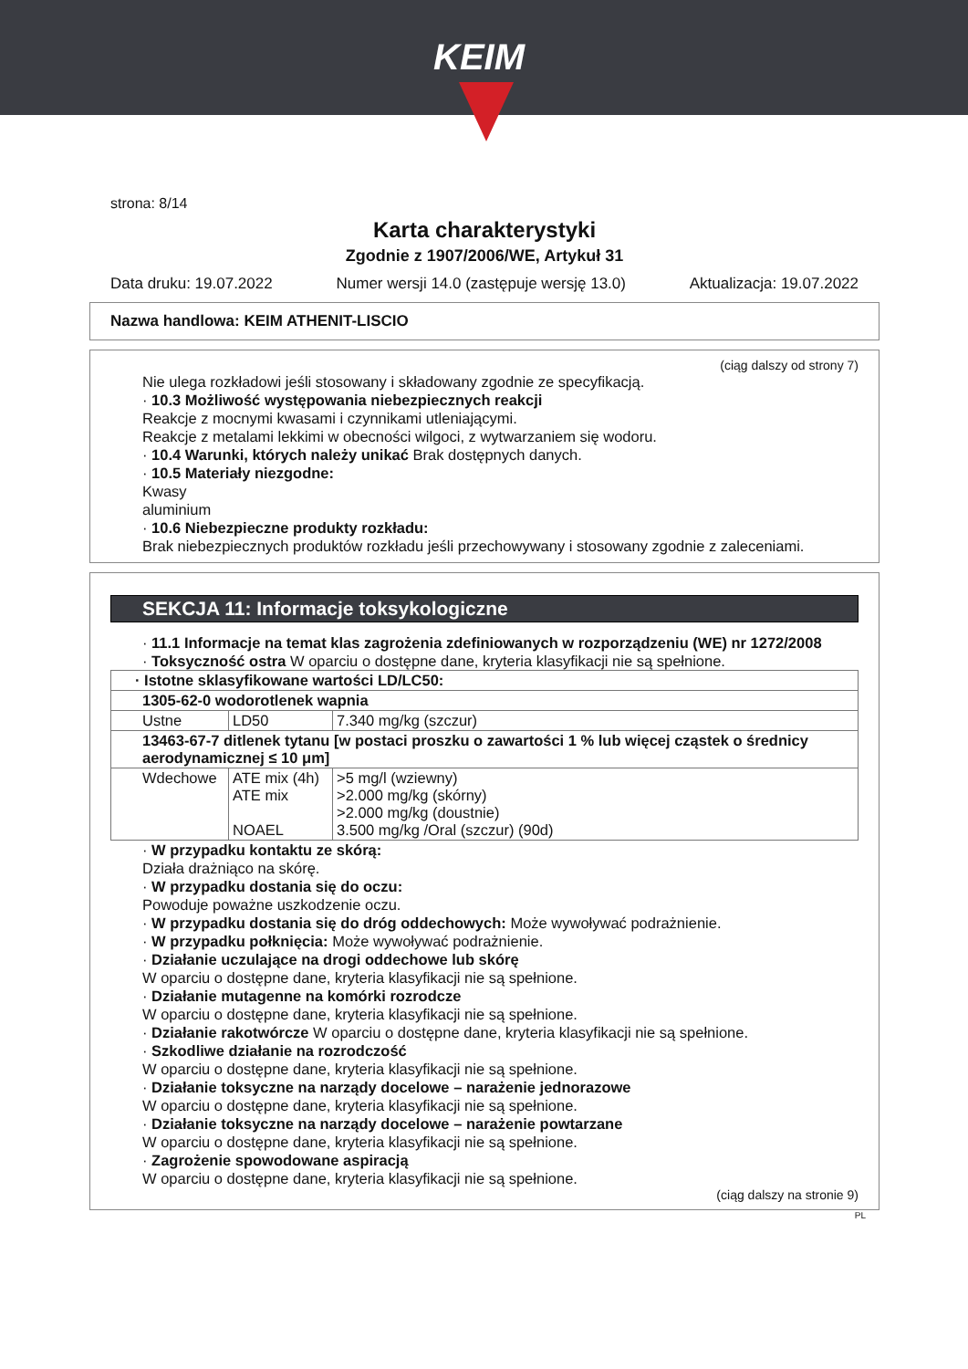KEIM
strona: 8/14
Karta charakterystyki
Zgodnie z 1907/2006/WE, Artykuł 31
Data druku: 19.07.2022 Numer wersji 14.0 (zastępuje wersję 13.0) Aktualizacja: 19.07.2022
Nazwa handlowa: KEIM ATHENIT-LISCIO
(ciąg dalszy od strony 7)
Nie ulega rozkładowi jeśli stosowany i składowany zgodnie ze specyfikacją.
· 10.3 Możliwość występowania niebezpiecznych reakcji
Reakcje z mocnymi kwasami i czynnikami utleniającymi.
Reakcje z metalami lekkimi w obecności wilgoci, z wytwarzaniem się wodoru.
· 10.4 Warunki, których należy unikać Brak dostępnych danych.
· 10.5 Materiały niezgodne:
Kwasy
aluminium
· 10.6 Niebezpieczne produkty rozkładu:
Brak niebezpiecznych produktów rozkładu jeśli przechowywany i stosowany zgodnie z zaleceniami.
SEKCJA 11: Informacje toksykologiczne
· 11.1 Informacje na temat klas zagrożenia zdefiniowanych w rozporządzeniu (WE) nr 1272/2008
· Toksyczność ostra W oparciu o dostępne dane, kryteria klasyfikacji nie są spełnione.
| · Istotne sklasyfikowane wartości LD/LC50: | | |
| 1305-62-0 wodorotlenek wapnia | | |
| Ustne | LD50 | 7.340 mg/kg (szczur) |
| 13463-67-7 ditlenek tytanu [w postaci proszku o zawartości 1 % lub więcej cząstek o średnicy aerodynamicznej ≤ 10 μm] | | |
| Wdechowe | ATE mix (4h) ATE mix NOAEL | >5 mg/l (wziewny) >2.000 mg/kg (skórny) >2.000 mg/kg (doustnie) 3.500 mg/kg /Oral (szczur) (90d) |
· W przypadku kontaktu ze skórą:
Działa drażniąco na skórę.
· W przypadku dostania się do oczu:
Powoduje poważne uszkodzenie oczu.
· W przypadku dostania się do dróg oddechowych: Może wywoływać podrażnienie.
· W przypadku połknięcia: Może wywoływać podrażnienie.
· Działanie uczulające na drogi oddechowe lub skórę
W oparciu o dostępne dane, kryteria klasyfikacji nie są spełnione.
· Działanie mutagenne na komórki rozrodcze
W oparciu o dostępne dane, kryteria klasyfikacji nie są spełnione.
· Działanie rakotwórcze W oparciu o dostępne dane, kryteria klasyfikacji nie są spełnione.
· Szkodliwe działanie na rozrodczość
W oparciu o dostępne dane, kryteria klasyfikacji nie są spełnione.
· Działanie toksyczne na narządy docelowe – narażenie jednorazowe
W oparciu o dostępne dane, kryteria klasyfikacji nie są spełnione.
· Działanie toksyczne na narządy docelowe – narażenie powtarzane
W oparciu o dostępne dane, kryteria klasyfikacji nie są spełnione.
· Zagrożenie spowodowane aspiracją
W oparciu o dostępne dane, kryteria klasyfikacji nie są spełnione.
(ciąg dalszy na stronie 9)
PL